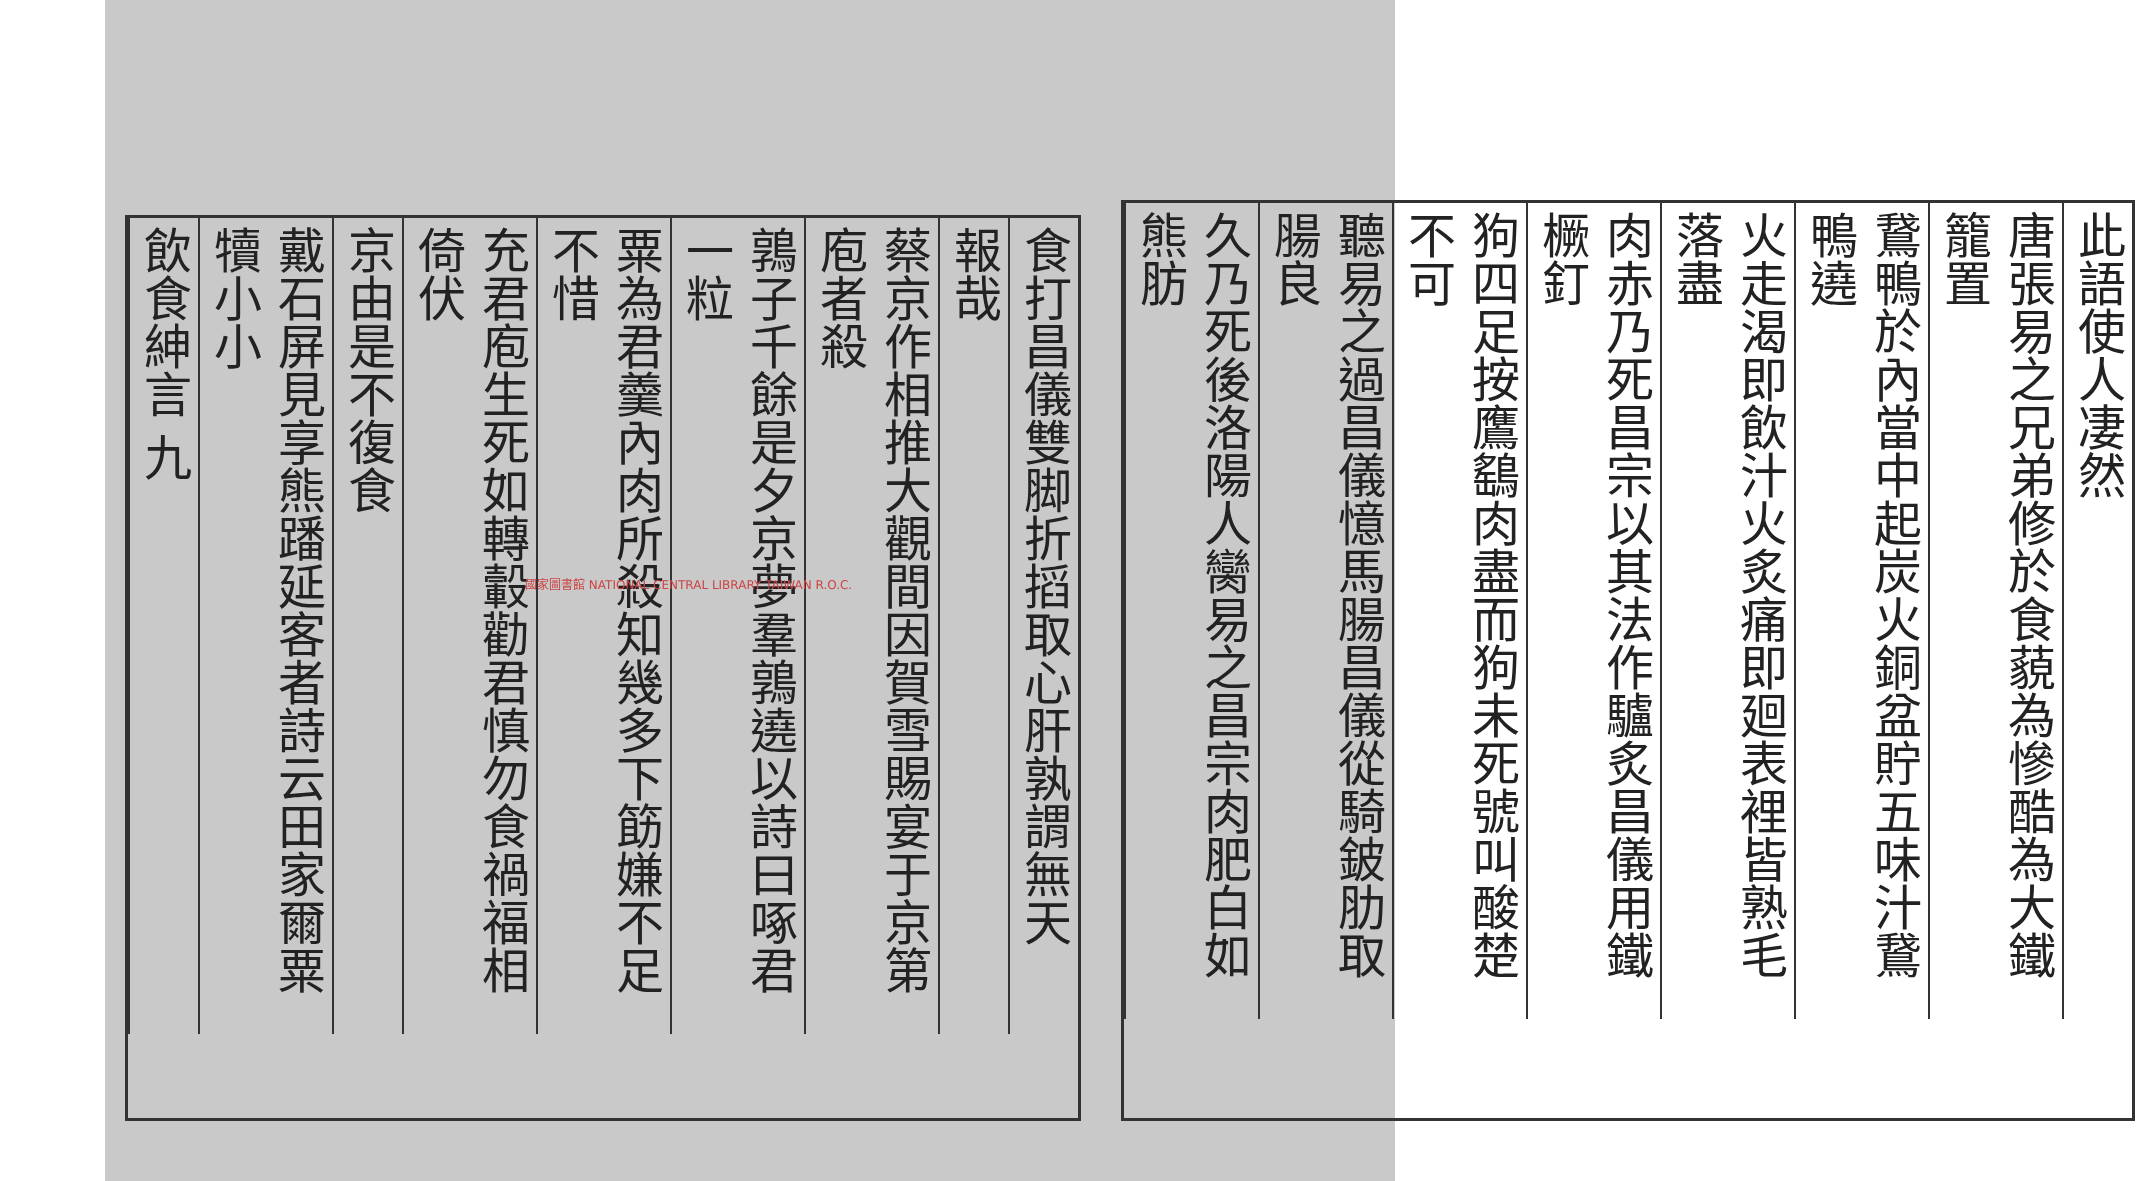食打昌儀雙脚折搯取心肝孰謂無天
報哉
蔡京作相推大觀間因賀雪賜宴于京第庖者殺
鶉子千餘是夕京夢羣鶉遶以詩曰啄君一粒
粟為君羹內肉所殺知幾多下筯嫌不足不惜
充君庖生死如轉轂勸君慎勿食禍福相倚伏
京由是不復食
戴石屏見享熊蹯延客者詩云田家爾粟犢小小
飲食紳言 九
此語使人凄然
唐張易之兄弟修於食藐為慘酷為大鐵籠置
鵞鴨於內當中起炭火銅盆貯五味汁鵞鴨遶
火走渴即飲汁火炙痛即廻表裡皆熟毛落盡
肉赤乃死昌宗以其法作驢炙昌儀用鐵橛釘
狗四足按鷹鷂肉盡而狗未死號叫酸楚不可
聽易之過昌儀憶馬腸昌儀從騎鈹肋取腸良
久乃死後洛陽人臠易之昌宗肉肥白如熊肪
國家圖書館 NATIONAL CENTRAL LIBRARY TAIWAN R.O.C.